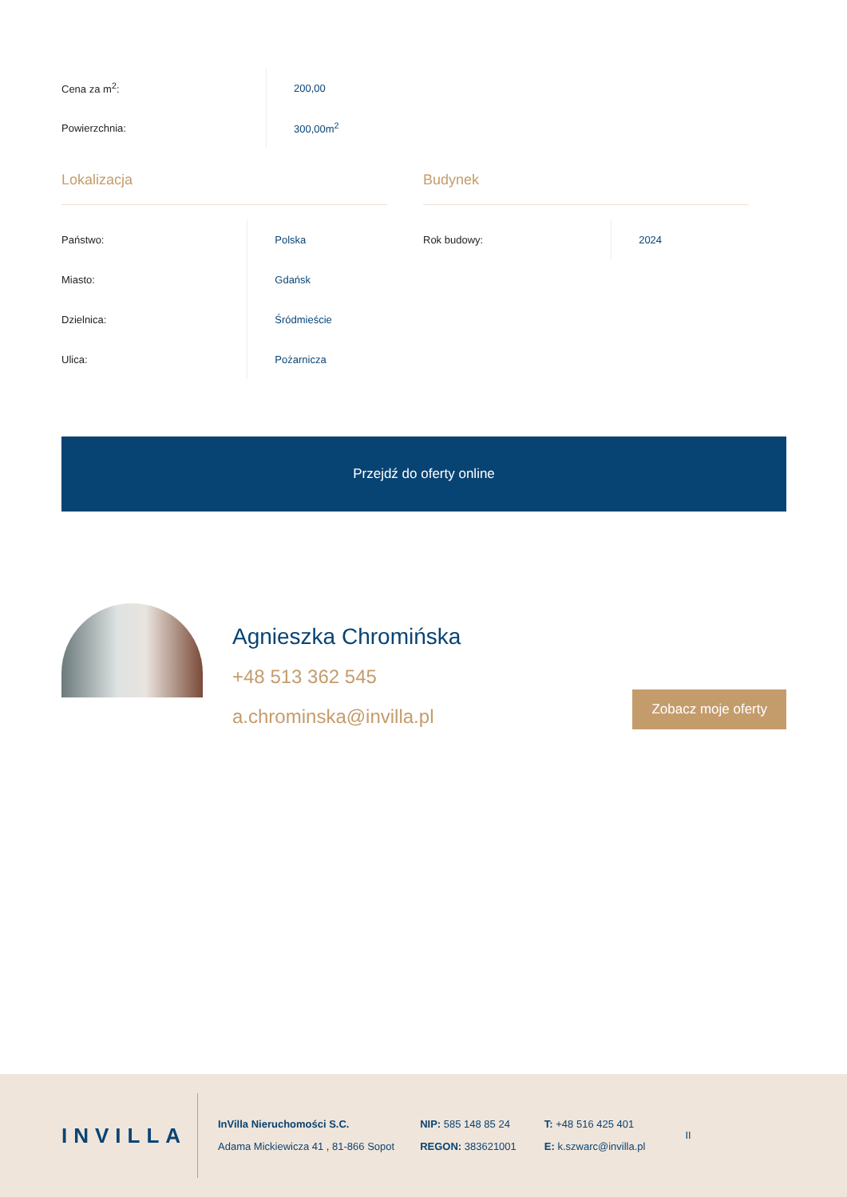| Cena za m<sup>2</sup>: | 200,00 |
| Powierzchnia: | 300,00m<sup>2</sup> |
Lokalizacja
| Państwo: | Polska |
| Miasto: | Gdańsk |
| Dzielnica: | Śródmieście |
| Ulica: | Pożarnicza |
Budynek
| Rok budowy: | 2024 |
Przejdź do oferty online
Agnieszka Chromińska
+48 513 362 545
a.chrominska@invilla.pl
Zobacz moje oferty
INVILLA
InVilla Nieruchomości S.C.
Adama Mickiewicza 41 , 81-866 Sopot
NIP: 585 148 85 24
REGON: 383621001
T: +48 516 425 401
E: k.szwarc@invilla.pl
II